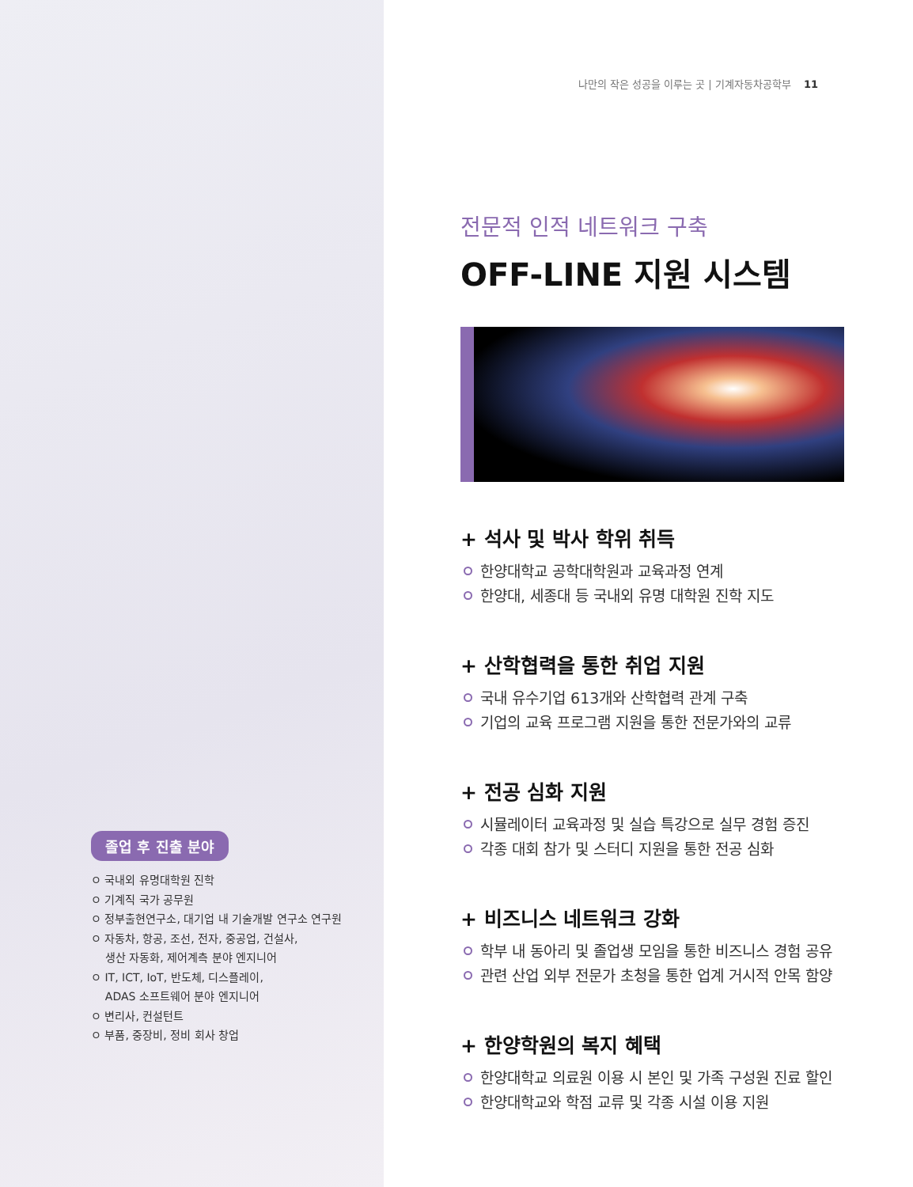졸업 후 진출 분야
ㅇ 국내외 유명대학원 진학
ㅇ 기계직 국가 공무원
ㅇ 정부출현연구소, 대기업 내 기술개발 연구소 연구원
ㅇ 자동차, 항공, 조선, 전자, 중공업, 건설사,
생산 자동화, 제어계측 분야 엔지니어
ㅇ IT, ICT, IoT, 반도체, 디스플레이,
ADAS 소프트웨어 분야 엔지니어
ㅇ 변리사, 컨설턴트
ㅇ 부품, 중장비, 정비 회사 창업
나만의 작은 성공을 이루는 곳 | 기계자동차공학부 11
전문적 인적 네트워크 구축
OFF-LINE 지원 시스템
+ 석사 및 박사 학위 취득
한양대학교 공학대학원과 교육과정 연계
한양대, 세종대 등 국내외 유명 대학원 진학 지도
+ 산학협력을 통한 취업 지원
국내 유수기업 613개와 산학협력 관계 구축
기업의 교육 프로그램 지원을 통한 전문가와의 교류
+ 전공 심화 지원
시뮬레이터 교육과정 및 실습 특강으로 실무 경험 증진
각종 대회 참가 및 스터디 지원을 통한 전공 심화
+ 비즈니스 네트워크 강화
학부 내 동아리 및 졸업생 모임을 통한 비즈니스 경험 공유
관련 산업 외부 전문가 초청을 통한 업계 거시적 안목 함양
+ 한양학원의 복지 혜택
한양대학교 의료원 이용 시 본인 및 가족 구성원 진료 할인
한양대학교와 학점 교류 및 각종 시설 이용 지원